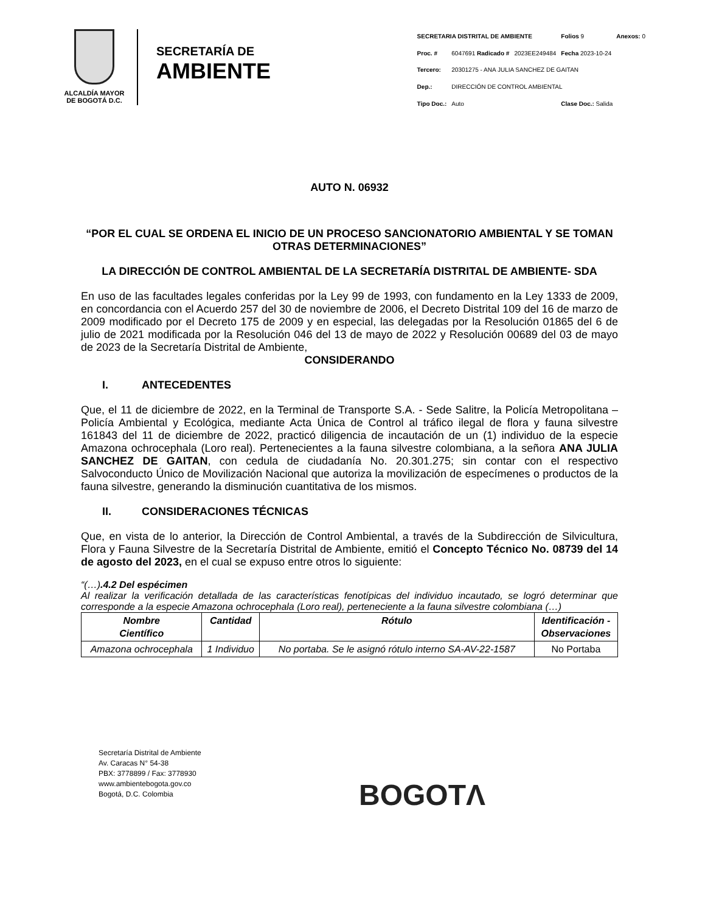ALCALDÍA MAYOR
DE BOGOTÁ D.C.
SECRETARÍA DE
AMBIENTE
| SECRETARIA DISTRITAL DE AMBIENTE | | | Folios 9 | Anexos: 0 |
| Proc. # | 6047691 Radicado # | 2023EE249484 | Fecha 2023-10-24 | |
| Tercero: | 20301275 - ANA JULIA SANCHEZ DE GAITAN | | | |
| Dep.: | DIRECCIÓN DE CONTROL AMBIENTAL | | | |
| Tipo Doc.: | Auto | | Clase Doc.: Salida | |
AUTO N. 06932
“POR EL CUAL SE ORDENA EL INICIO DE UN PROCESO SANCIONATORIO AMBIENTAL Y SE TOMAN OTRAS DETERMINACIONES”
LA DIRECCIÓN DE CONTROL AMBIENTAL DE LA SECRETARÍA DISTRITAL DE AMBIENTE- SDA
En uso de las facultades legales conferidas por la Ley 99 de 1993, con fundamento en la Ley 1333 de 2009, en concordancia con el Acuerdo 257 del 30 de noviembre de 2006, el Decreto Distrital 109 del 16 de marzo de 2009 modificado por el Decreto 175 de 2009 y en especial, las delegadas por la Resolución 01865 del 6 de julio de 2021 modificada por la Resolución 046 del 13 de mayo de 2022 y Resolución 00689 del 03 de mayo de 2023 de la Secretaría Distrital de Ambiente,
CONSIDERANDO
I. ANTECEDENTES
Que, el 11 de diciembre de 2022, en la Terminal de Transporte S.A. - Sede Salitre, la Policía Metropolitana – Policía Ambiental y Ecológica, mediante Acta Única de Control al tráfico ilegal de flora y fauna silvestre 161843 del 11 de diciembre de 2022, practicó diligencia de incautación de un (1) individuo de la especie Amazona ochrocephala (Loro real). Pertenecientes a la fauna silvestre colombiana, a la señora ANA JULIA SANCHEZ DE GAITAN, con cedula de ciudadanía No. 20.301.275; sin contar con el respectivo Salvoconducto Único de Movilización Nacional que autoriza la movilización de especímenes o productos de la fauna silvestre, generando la disminución cuantitativa de los mismos.
II. CONSIDERACIONES TÉCNICAS
Que, en vista de lo anterior, la Dirección de Control Ambiental, a través de la Subdirección de Silvicultura, Flora y Fauna Silvestre de la Secretaría Distrital de Ambiente, emitió el Concepto Técnico No. 08739 del 14 de agosto del 2023, en el cual se expuso entre otros lo siguiente:
“(…).4.2 Del espécimen
Al realizar la verificación detallada de las características fenotípicas del individuo incautado, se logró determinar que corresponde a la especie Amazona ochrocephala (Loro real), perteneciente a la fauna silvestre colombiana (…)
| Nombre Científico | Cantidad | Rótulo | Identificación - Observaciones |
| --- | --- | --- | --- |
| Amazona ochrocephala | 1 Individuo | No portaba. Se le asignó rótulo interno SA-AV-22-1587 | No Portaba |
Secretaría Distrital de Ambiente
Av. Caracas N° 54-38
PBX: 3778899 / Fax: 3778930
www.ambientebogota.gov.co
Bogotá, D.C. Colombia
BOGOTΛ